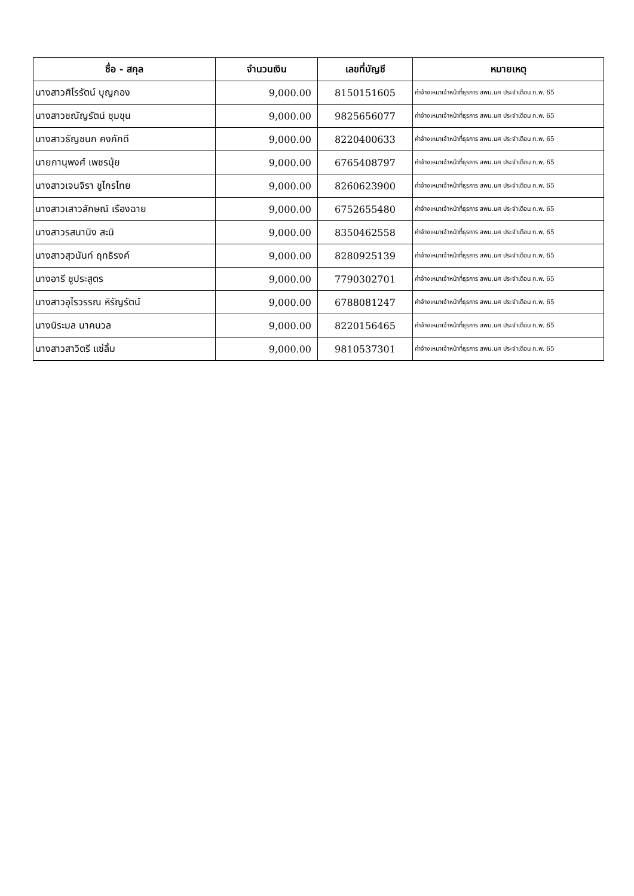| ชื่อ - สกุล | จำนวนเงิน | เลขที่บัญชี | หมายเหตุ |
| --- | --- | --- | --- |
| นางสาวศิโรรัตน์ บุญกอง | 9,000.00 | 8150151605 | ค่าจ้างเหมาเจ้าหน้าที่ธุรการ สพม.นศ ประจำเดือน ก.พ. 65 |
| นางสาวชณัญรัตน์ ชุมขุน | 9,000.00 | 9825656077 | ค่าจ้างเหมาเจ้าหน้าที่ธุรการ สพม.นศ ประจำเดือน ก.พ. 65 |
| นางสาวธัญชนก คงภักดี | 9,000.00 | 8220400633 | ค่าจ้างเหมาเจ้าหน้าที่ธุรการ สพม.นศ ประจำเดือน ก.พ. 65 |
| นายภานุพงศ์ เพชรนุ้ย | 9,000.00 | 6765408797 | ค่าจ้างเหมาเจ้าหน้าที่ธุรการ สพม.นศ ประจำเดือน ก.พ. 65 |
| นางสาวเจนจิรา ชูไกรไทย | 9,000.00 | 8260623900 | ค่าจ้างเหมาเจ้าหน้าที่ธุรการ สพม.นศ ประจำเดือน ก.พ. 65 |
| นางสาวเสาวลักษณ์ เรืองฉาย | 9,000.00 | 6752655480 | ค่าจ้างเหมาเจ้าหน้าที่ธุรการ สพม.นศ ประจำเดือน ก.พ. 65 |
| นางสาวรสนานิง สะนิ | 9,000.00 | 8350462558 | ค่าจ้างเหมาเจ้าหน้าที่ธุรการ สพม.นศ ประจำเดือน ก.พ. 65 |
| นางสาวสุวนันท์ ฤทธิรงค์ | 9,000.00 | 8280925139 | ค่าจ้างเหมาเจ้าหน้าที่ธุรการ สพม.นศ ประจำเดือน ก.พ. 65 |
| นางอารี ชูประสูตร | 9,000.00 | 7790302701 | ค่าจ้างเหมาเจ้าหน้าที่ธุรการ สพม.นศ ประจำเดือน ก.พ. 65 |
| นางสาวอุไรวรรณ หิรัญรัตน์ | 9,000.00 | 6788081247 | ค่าจ้างเหมาเจ้าหน้าที่ธุรการ สพม.นศ ประจำเดือน ก.พ. 65 |
| นางนิระมล นาคนวล | 9,000.00 | 8220156465 | ค่าจ้างเหมาเจ้าหน้าที่ธุรการ สพม.นศ ประจำเดือน ก.พ. 65 |
| นางสาวสาวิตรี แซ่ลิ้ม | 9,000.00 | 9810537301 | ค่าจ้างเหมาเจ้าหน้าที่ธุรการ สพม.นศ ประจำเดือน ก.พ. 65 |